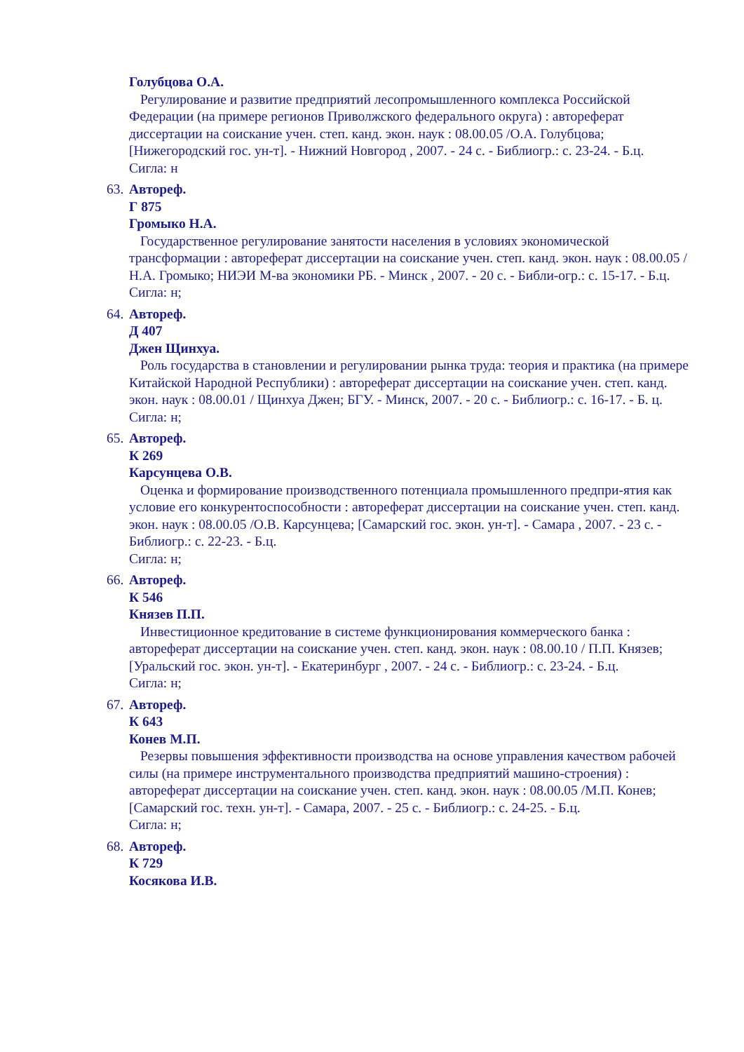Голубцова О.А.
Регулирование и развитие предприятий лесопромышленного комплекса Российской Федерации (на примере регионов Приволжского федерального округа) : автореферат диссертации на соискание учен. степ. канд. экон. наук : 08.00.05 /О.А. Голубцова; [Нижегородский гос. ун-т]. - Нижний Новгород , 2007. - 24 с. - Библиогр.: с. 23-24. - Б.ц.
Сигла: н
63. Автореф.
Г 875
Громыко Н.А.
Государственное регулирование занятости населения в условиях экономической трансформации : автореферат диссертации на соискание учен. степ. канд. экон. наук : 08.00.05 / Н.А. Громыко; НИЭИ М-ва экономики РБ. - Минск , 2007. - 20 с. - Библи-огр.: с. 15-17. - Б.ц.
Сигла: н;
64. Автореф.
Д 407
Джен Щинхуа.
Роль государства в становлении и регулировании рынка труда: теория и практика (на примере Китайской Народной Республики) : автореферат диссертации на соискание учен. степ. канд. экон. наук : 08.00.01 / Щинхуа Джен; БГУ. - Минск, 2007. - 20 с. - Библиогр.: с. 16-17. - Б. ц.
Сигла: н;
65. Автореф.
К 269
Карсунцева О.В.
Оценка и формирование производственного потенциала промышленного предпри-ятия как условие его конкурентоспособности : автореферат диссертации на соискание учен. степ. канд. экон. наук : 08.00.05 /О.В. Карсунцева; [Самарский гос. экон. ун-т]. - Самара , 2007. - 23 с. - Библиогр.: с. 22-23. - Б.ц.
Сигла: н;
66. Автореф.
К 546
Князев П.П.
Инвестиционное кредитование в системе функционирования коммерческого банка : автореферат диссертации на соискание учен. степ. канд. экон. наук : 08.00.10 / П.П. Князев; [Уральский гос. экон. ун-т]. - Екатеринбург , 2007. - 24 с. - Библиогр.: с. 23-24. - Б.ц.
Сигла: н;
67. Автореф.
К 643
Конев М.П.
Резервы повышения эффективности производства на основе управления качеством рабочей силы (на примере инструментального производства предприятий машино-строения) : автореферат диссертации на соискание учен. степ. канд. экон. наук : 08.00.05 /М.П. Конев; [Самарский гос. техн. ун-т]. - Самара, 2007. - 25 с. - Библиогр.: с. 24-25. - Б.ц.
Сигла: н;
68. Автореф.
К 729
Косякова И.В.